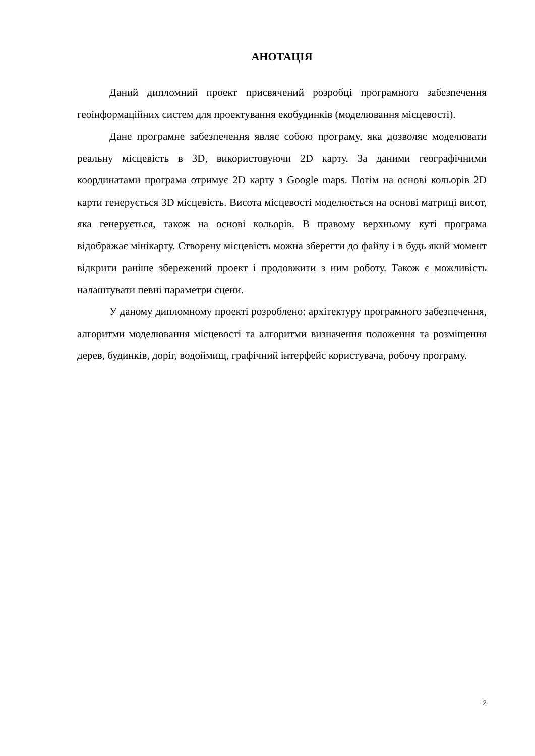АНОТАЦІЯ
Даний дипломний проект присвячений розробці програмного забезпечення геоінформаційних систем для проектування екобудинків (моделювання місцевості).
Дане програмне забезпечення являє собою програму, яка дозволяє моделювати реальну місцевість в 3D, використовуючи 2D карту. За даними географічними координатами програма отримує 2D карту з Google maps. Потім на основі кольорів 2D карти генерується 3D місцевість. Висота місцевості моделюється на основі матриці висот, яка генерується, також на основі кольорів. В правому верхньому куті програма відображає мінікарту. Створену місцевість можна зберегти до файлу і в будь який момент відкрити раніше збережений проект і продовжити з ним роботу. Також є можливість налаштувати певні параметри сцени.
У даному дипломному проекті розроблено: архітектуру програмного забезпечення, алгоритми моделювання місцевості та алгоритми визначення положення та розміщення дерев, будинків, доріг, водоймищ, графічний інтерфейс користувача, робочу програму.
2